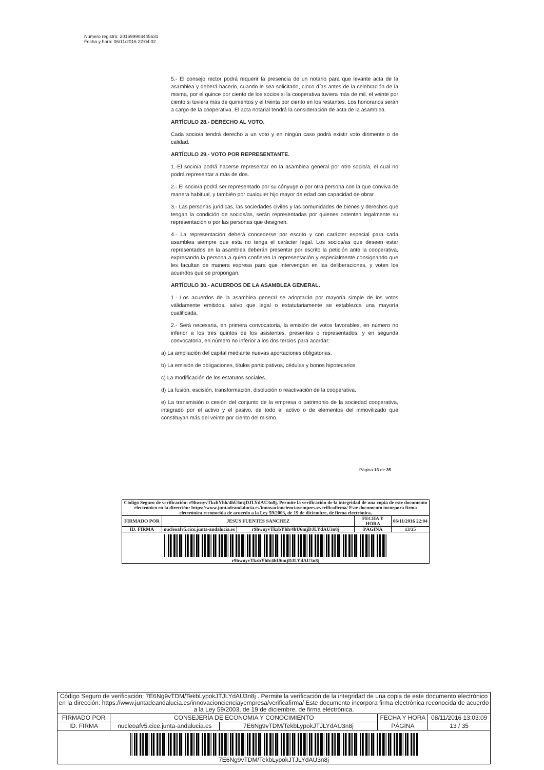Número registro: 201699903445631
Fecha y hora: 06/11/2016 22:04:02
5.- El consejo rector podrá requerir la presencia de un notario para que levante acta de la asamblea y deberá hacerlo, cuando le sea solicitado, cinco días antes de la celebración de la misma, por el quince por ciento de los socios si la cooperativa tuviera más de mil, el veinte por ciento si tuviera más de quinientos y el treinta por ciento en los restantes. Los honorarios serán a cargo de la cooperativa. El acta notarial tendrá la consideración de acta de la asamblea.
ARTÍCULO 28.- DERECHO AL VOTO.
Cada socio/a tendrá derecho a un voto y en ningún caso podrá existir voto dirimente o de calidad.
ARTÍCULO 29.- VOTO POR REPRESENTANTE.
1.-El socio/a podrá hacerse representar en la asamblea general por otro socio/a, el cual no podrá representar a más de dos.
2.- El socio/a podrá ser representado por su cónyuge o por otra persona con la que conviva de manera habitual, y también por cualquier hijo mayor de edad con capacidad de obrar.
3.- Las personas jurídicas, las sociedades civiles y las comunidades de bienes y derechos que tengan la condición de socios/as, serán representadas por quienes ostenten legalmente su representación o por las personas que designen.
4.- La representación deberá concederse por escrito y con carácter especial para cada asamblea siempre que esta no tenga el carácter legal. Los socios/as que deseen estar representados en la asamblea deberán presentar por escrito la petición ante la cooperativa, expresando la persona a quien confieren la representación y especialmente consignando que les facultan de manera expresa para que intervengan en las deliberaciones, y voten los acuerdos que se propongan.
ARTÍCULO 30.- ACUERDOS DE LA ASAMBLEA GENERAL.
1.- Los acuerdos de la asamblea general se adoptarán por mayoría simple de los votos válidamente emitidos, salvo que legal o estatutariamente se establezca una mayoría cualificada.
2.- Será necesaria, en primera convocatoria, la emisión de votos favorables, en número no inferior a los tres quintos de los asistentes, presentes o representados, y en segunda convocatoria, en número no inferior a los dos tercios para acordar:
a) La ampliación del capital mediante nuevas aportaciones obligatorias.
b) La emisión de obligaciones, títulos participativos, cédulas y bonos hipotecarios.
c) La modificación de los estatutos sociales.
d) La fusión, escisión, transformación, disolución o reactivación de la cooperativa.
e) La transmisión o cesión del conjunto de la empresa o patrimonio de la sociedad cooperativa, integrado por el activo y el pasivo, de todo el activo o de elementos del inmovilizado que constituyan más del veinte por ciento del mismo.
Página 13 de 35
| Código Seguro de verificación: r9hwnyvTkzbYhh/4hU6mjDJLYdAU3n8j. Permite la verificación de la integridad de una copia de este documento electrónico en la dirección: https://www.juntadeandalucia.es/innovacioncienciayempresa/verificafirma/ Este documento incorpora firma electrónica reconocida de acuerdo a la Ley 59/2003, de 19 de diciembre, de firma electrónica. | | | | |
| FIRMADO POR | JESUS FUENTES SANCHEZ | | FECHA Y HORA | 06/11/2016 22:04 |
| ID. FIRMA | nucleoafv5.cice.junta-andalucia.es | r9hwnyvTkzbYhh/4hU6mjDJLYdAU3n8j | PÁGINA | 13/35 |
| r9hwnyvTkzbYhh/4hU6mjDJLYdAU3n8j | | | | |
| Código Seguro de verificación: 7E6Ng9vTDM/TekbLypokJTJLYdAU3n8j . Permite la verificación de la integridad de una copia de este documento electrónico en la dirección: https://www.juntadeandalucia.es/innovacioncienciayempresa/verificafirma/ Este documento incorpora firma electrónica reconocida de acuerdo a la Ley 59/2003, de 19 de diciembre, de firma electrónica. | | | | |
| FIRMADO POR | CONSEJERÍA DE ECONOMIA Y CONOCIMIENTO | | FECHA Y HORA | 08/11/2016 13:03:09 |
| ID. FIRMA | nucleoafv5.cice.junta-andalucia.es | 7E6Ng9vTDM/TekbLypokJTJLYdAU3n8j | PÁGINA | 13 / 35 |
| 7E6Ng9vTDM/TekbLypokJTJLYdAU3n8j | | | | |